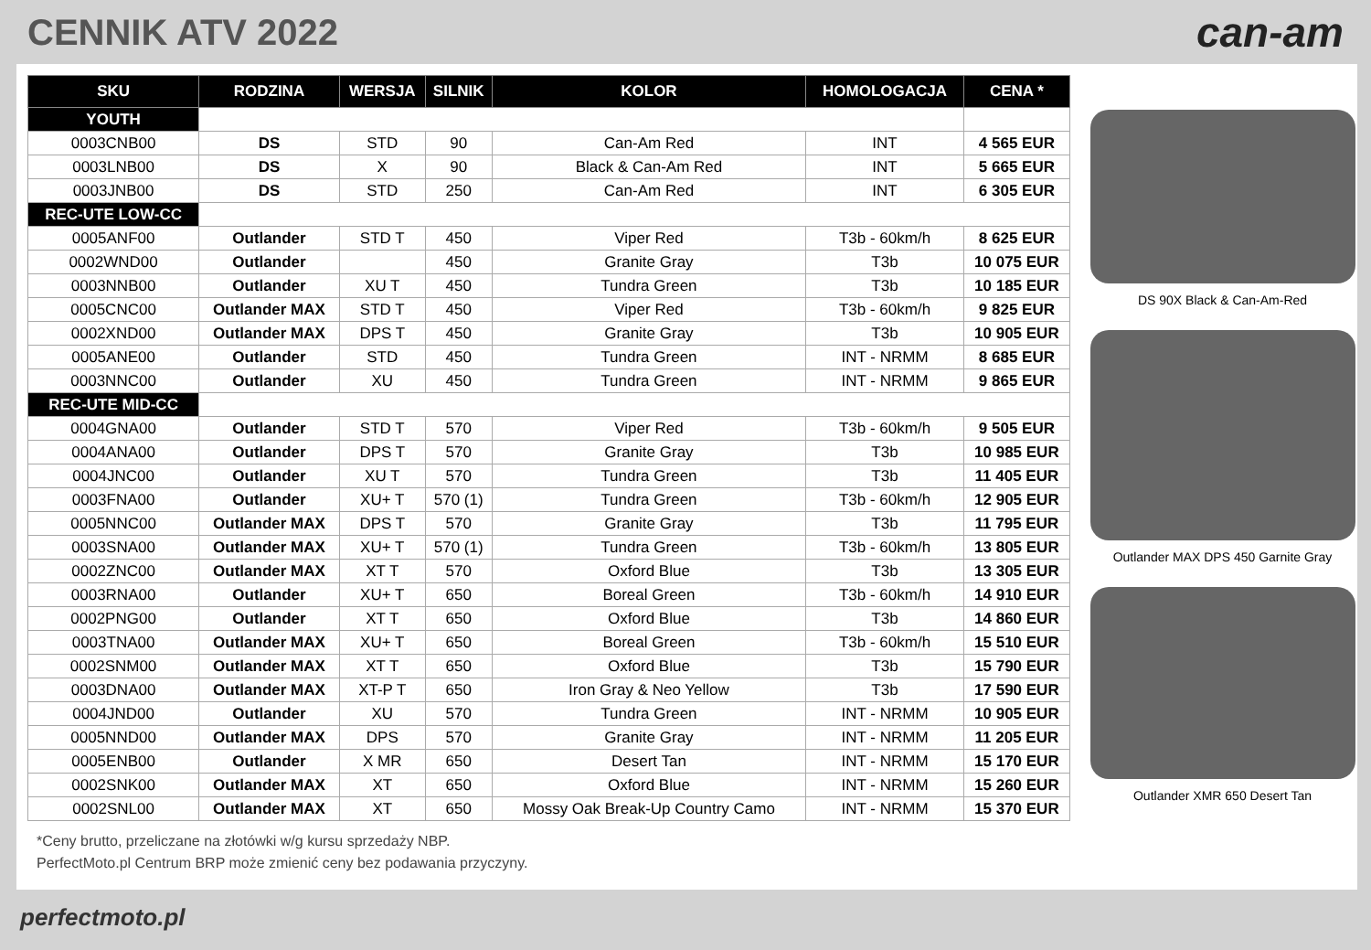CENNIK ATV 2022
can-am
| SKU | RODZINA | WERSJA | SILNIK | KOLOR | HOMOLOGACJA | CENA * |
| --- | --- | --- | --- | --- | --- | --- |
| YOUTH | | | | | | |
| 0003CNB00 | DS | STD | 90 | Can-Am Red | INT | 4 565 EUR |
| 0003LNB00 | DS | X | 90 | Black & Can-Am Red | INT | 5 665 EUR |
| 0003JNB00 | DS | STD | 250 | Can-Am Red | INT | 6 305 EUR |
| REC-UTE LOW-CC | | | | | | |
| 0005ANF00 | Outlander | STD T | 450 | Viper Red | T3b - 60km/h | 8 625 EUR |
| 0002WND00 | Outlander | | 450 | Granite Gray | T3b | 10 075 EUR |
| 0003NNB00 | Outlander | XU T | 450 | Tundra Green | T3b | 10 185 EUR |
| 0005CNC00 | Outlander MAX | STD T | 450 | Viper Red | T3b - 60km/h | 9 825 EUR |
| 0002XND00 | Outlander MAX | DPS T | 450 | Granite Gray | T3b | 10 905 EUR |
| 0005ANE00 | Outlander | STD | 450 | Tundra Green | INT - NRMM | 8 685 EUR |
| 0003NNC00 | Outlander | XU | 450 | Tundra Green | INT - NRMM | 9 865 EUR |
| REC-UTE MID-CC | | | | | | |
| 0004GNA00 | Outlander | STD T | 570 | Viper Red | T3b - 60km/h | 9 505 EUR |
| 0004ANA00 | Outlander | DPS T | 570 | Granite Gray | T3b | 10 985 EUR |
| 0004JNC00 | Outlander | XU T | 570 | Tundra Green | T3b | 11 405 EUR |
| 0003FNA00 | Outlander | XU+ T | 570 (1) | Tundra Green | T3b - 60km/h | 12 905 EUR |
| 0005NNC00 | Outlander MAX | DPS T | 570 | Granite Gray | T3b | 11 795 EUR |
| 0003SNA00 | Outlander MAX | XU+ T | 570 (1) | Tundra Green | T3b - 60km/h | 13 805 EUR |
| 0002ZNC00 | Outlander MAX | XT T | 570 | Oxford Blue | T3b | 13 305 EUR |
| 0003RNA00 | Outlander | XU+ T | 650 | Boreal Green | T3b - 60km/h | 14 910 EUR |
| 0002PNG00 | Outlander | XT T | 650 | Oxford Blue | T3b | 14 860 EUR |
| 0003TNA00 | Outlander MAX | XU+ T | 650 | Boreal Green | T3b - 60km/h | 15 510 EUR |
| 0002SNM00 | Outlander MAX | XT T | 650 | Oxford Blue | T3b | 15 790 EUR |
| 0003DNA00 | Outlander MAX | XT-P T | 650 | Iron Gray & Neo Yellow | T3b | 17 590 EUR |
| 0004JND00 | Outlander | XU | 570 | Tundra Green | INT - NRMM | 10 905 EUR |
| 0005NND00 | Outlander MAX | DPS | 570 | Granite Gray | INT - NRMM | 11 205 EUR |
| 0005ENB00 | Outlander | X MR | 650 | Desert Tan | INT - NRMM | 15 170 EUR |
| 0002SNK00 | Outlander MAX | XT | 650 | Oxford Blue | INT - NRMM | 15 260 EUR |
| 0002SNL00 | Outlander MAX | XT | 650 | Mossy Oak Break-Up Country Camo | INT - NRMM | 15 370 EUR |
*Ceny brutto, przeliczane na złotówki w/g kursu sprzedaży NBP.
PerfectMoto.pl Centrum BRP może zmienić ceny bez podawania przyczyny.
DS 90X Black & Can-Am-Red
Outlander MAX DPS 450 Garnite Gray
Outlander XMR 650 Desert Tan
perfectmoto.pl